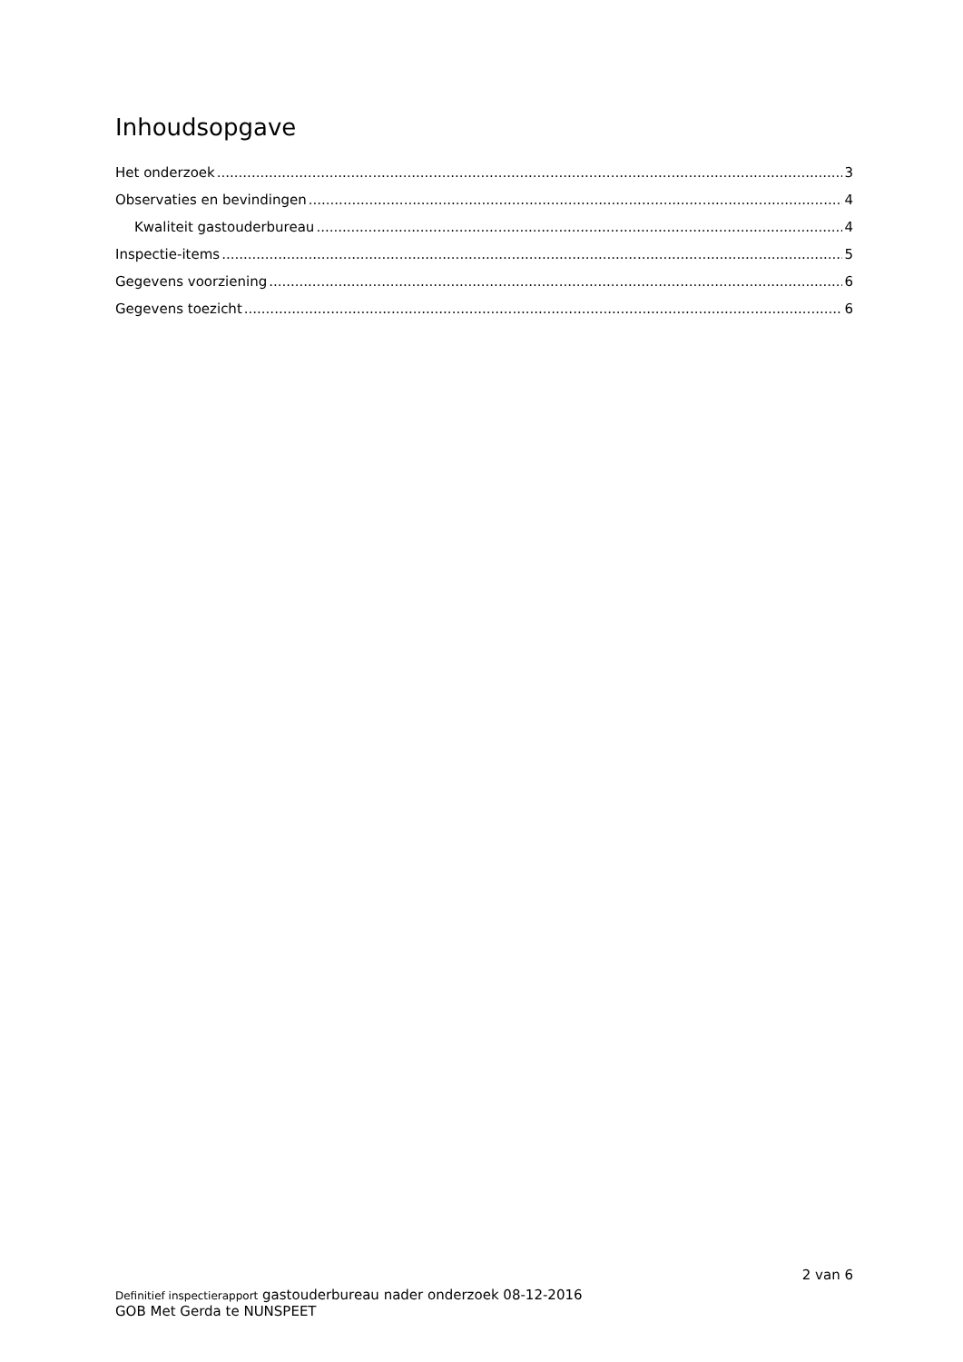Inhoudsopgave
Het onderzoek 3
Observaties en bevindingen 4
Kwaliteit gastouderbureau 4
Inspectie-items 5
Gegevens voorziening 6
Gegevens toezicht 6
2 van 6
Definitief inspectierapport gastouderbureau nader onderzoek 08-12-2016
GOB Met Gerda te NUNSPEET